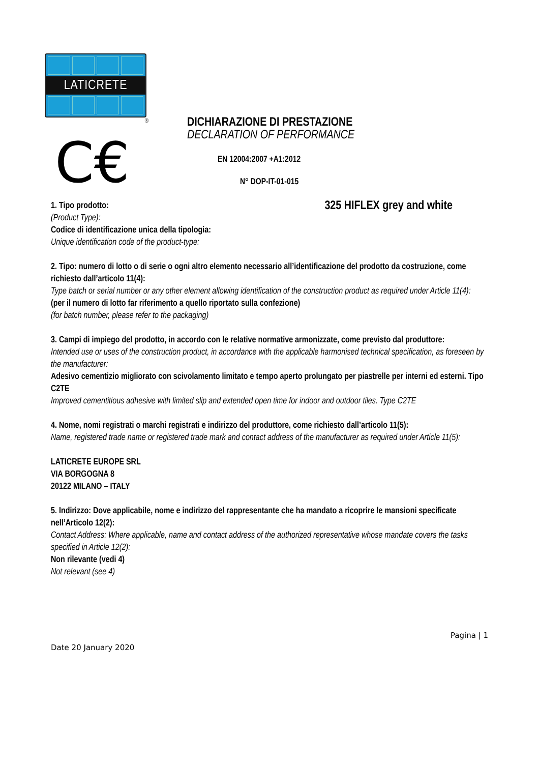LATICRETE
®
C€
DICHIARAZIONE DI PRESTAZIONE
DECLARATION OF PERFORMANCE
EN 12004:2007 +A1:2012
N° DOP-IT-01-015
1. Tipo prodotto: 325 HIFLEX grey and white
(Product Type):
Codice di identificazione unica della tipologia:
Unique identification code of the product-type:
2. Tipo: numero di lotto o di serie o ogni altro elemento necessario all’identificazione del prodotto da costruzione, come richiesto dall’articolo 11(4):
Type batch or serial number or any other element allowing identification of the construction product as required under Article 11(4):
(per il numero di lotto far riferimento a quello riportato sulla confezione)
(for batch number, please refer to the packaging)
3. Campi di impiego del prodotto, in accordo con le relative normative armonizzate, come previsto dal produttore:
Intended use or uses of the construction product, in accordance with the applicable harmonised technical specification, as foreseen by the manufacturer:
Adesivo cementizio migliorato con scivolamento limitato e tempo aperto prolungato per piastrelle per interni ed esterni. Tipo C2TE
Improved cementitious adhesive with limited slip and extended open time for indoor and outdoor tiles. Type C2TE
4. Nome, nomi registrati o marchi registrati e indirizzo del produttore, come richiesto dall’articolo 11(5):
Name, registered trade name or registered trade mark and contact address of the manufacturer as required under Article 11(5):
LATICRETE EUROPE SRL
VIA BORGOGNA 8
20122 MILANO – ITALY
5. Indirizzo: Dove applicabile, nome e indirizzo del rappresentante che ha mandato a ricoprire le mansioni specificate nell’Articolo 12(2):
Contact Address: Where applicable, name and contact address of the authorized representative whose mandate covers the tasks specified in Article 12(2):
Non rilevante (vedi 4)
Not relevant (see 4)
Pagina | 1
Date 20 January 2020